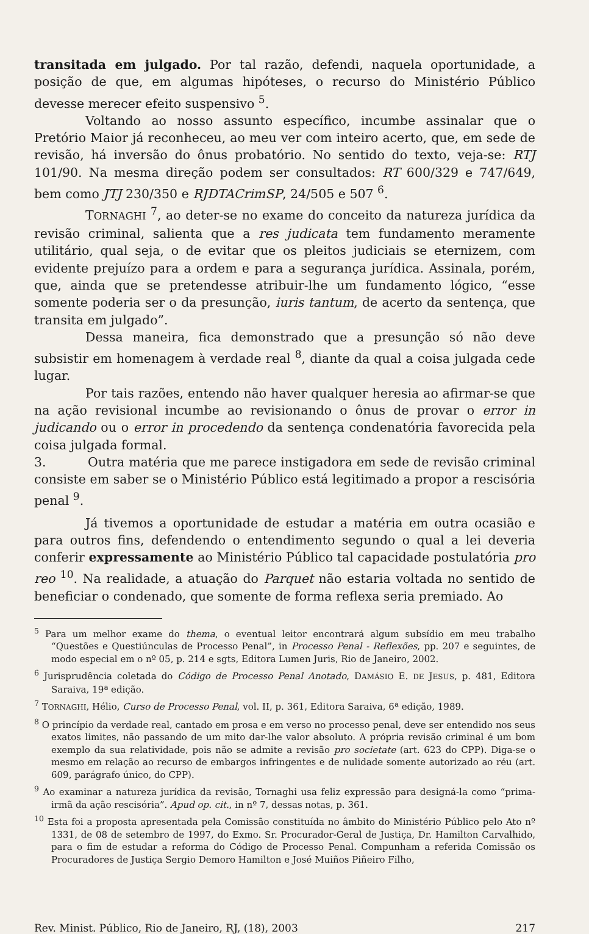transitada em julgado. Por tal razão, defendi, naquela oportunidade, a posição de que, em algumas hipóteses, o recurso do Ministério Público devesse merecer efeito suspensivo <sup>5</sup>.
Voltando ao nosso assunto específico, incumbe assinalar que o Pretório Maior já reconheceu, ao meu ver com inteiro acerto, que, em sede de revisão, há inversão do ônus probatório. No sentido do texto, veja-se: RTJ 101/90. Na mesma direção podem ser consultados: RT 600/329 e 747/649, bem como JTJ 230/350 e RJDTACrimSP, 24/505 e 507 <sup>6</sup>.
TORNAGHI <sup>7</sup>, ao deter-se no exame do conceito da natureza jurídica da revisão criminal, salienta que a res judicata tem fundamento meramente utilitário, qual seja, o de evitar que os pleitos judiciais se eternizem, com evidente prejuízo para a ordem e para a segurança jurídica. Assinala, porém, que, ainda que se pretendesse atribuir-lhe um fundamento lógico, “esse somente poderia ser o da presunção, iuris tantum, de acerto da sentença, que transita em julgado”.
Dessa maneira, fica demonstrado que a presunção só não deve subsistir em homenagem à verdade real <sup>8</sup>, diante da qual a coisa julgada cede lugar.
Por tais razões, entendo não haver qualquer heresia ao afirmar-se que na ação revisional incumbe ao revisionando o ônus de provar o error in judicando ou o error in procedendo da sentença condenatória favorecida pela coisa julgada formal.
3. Outra matéria que me parece instigadora em sede de revisão criminal consiste em saber se o Ministério Público está legitimado a propor a rescisória penal <sup>9</sup>.
Já tivemos a oportunidade de estudar a matéria em outra ocasião e para outros fins, defendendo o entendimento segundo o qual a lei deveria conferir expressamente ao Ministério Público tal capacidade postulatória pro reo <sup>10</sup>. Na realidade, a atuação do Parquet não estaria voltada no sentido de beneficiar o condenado, que somente de forma reflexa seria premiado. Ao
<sup>5</sup> Para um melhor exame do thema, o eventual leitor encontrará algum subsídio em meu trabalho “Questões e Questiúnculas de Processo Penal”, in Processo Penal - Reflexões, pp. 207 e seguintes, de modo especial em o nº 05, p. 214 e sgts, Editora Lumen Juris, Rio de Janeiro, 2002.
<sup>6</sup> Jurisprudência coletada do Código de Processo Penal Anotado, DAMÁSIO E. DE JESUS, p. 481, Editora Saraiva, 19ª edição.
<sup>7</sup> TORNAGHI, Hélio, Curso de Processo Penal, vol. II, p. 361, Editora Saraiva, 6ª edição, 1989.
<sup>8</sup> O princípio da verdade real, cantado em prosa e em verso no processo penal, deve ser entendido nos seus exatos limites, não passando de um mito dar-lhe valor absoluto. A própria revisão criminal é um bom exemplo da sua relatividade, pois não se admite a revisão pro societate (art. 623 do CPP). Diga-se o mesmo em relação ao recurso de embargos infringentes e de nulidade somente autorizado ao réu (art. 609, parágrafo único, do CPP).
<sup>9</sup> Ao examinar a natureza jurídica da revisão, Tornaghi usa feliz expressão para designá-la como “prima-irmã da ação rescisória”. Apud op. cit., in nº 7, dessas notas, p. 361.
<sup>10</sup> Esta foi a proposta apresentada pela Comissão constituída no âmbito do Ministério Público pelo Ato nº 1331, de 08 de setembro de 1997, do Exmo. Sr. Procurador-Geral de Justiça, Dr. Hamilton Carvalhido, para o fim de estudar a reforma do Código de Processo Penal. Compunham a referida Comissão os Procuradores de Justiça Sergio Demoro Hamilton e José Muiños Piñeiro Filho,
Rev. Minist. Público, Rio de Janeiro, RJ, (18), 2003 217